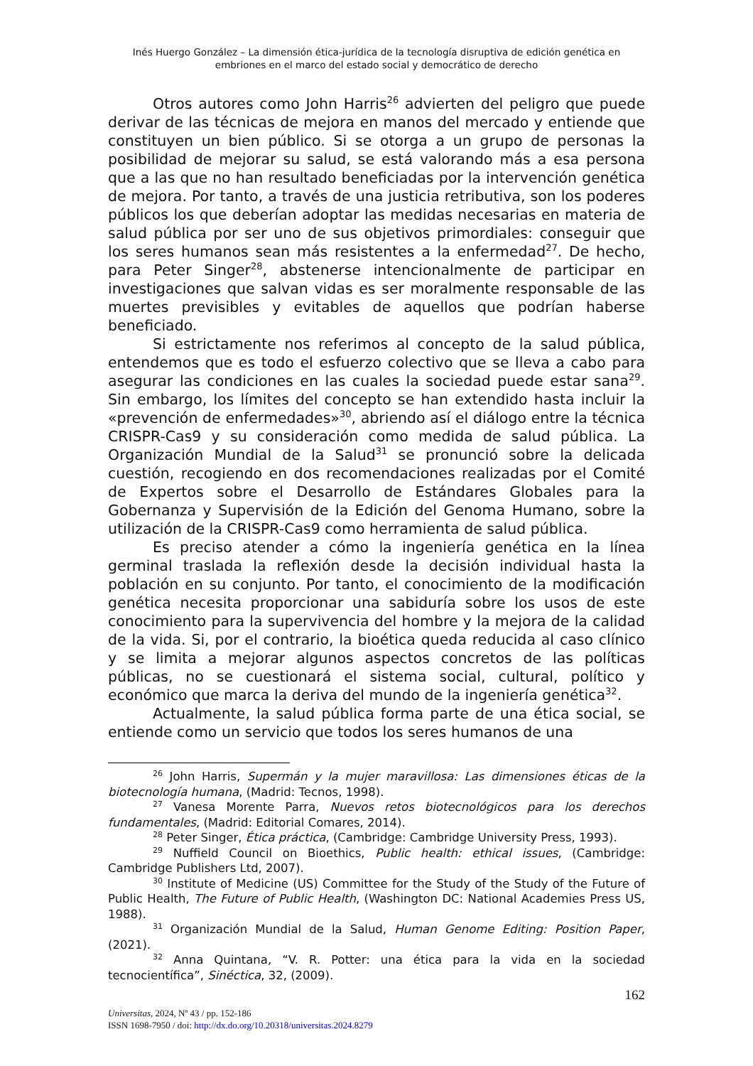Inés Huergo González – La dimensión ética-jurídica de la tecnología disruptiva de edición genética en embriones en el marco del estado social y democrático de derecho
Otros autores como John Harris<sup>26</sup> advierten del peligro que puede derivar de las técnicas de mejora en manos del mercado y entiende que constituyen un bien público. Si se otorga a un grupo de personas la posibilidad de mejorar su salud, se está valorando más a esa persona que a las que no han resultado beneficiadas por la intervención genética de mejora. Por tanto, a través de una justicia retributiva, son los poderes públicos los que deberían adoptar las medidas necesarias en materia de salud pública por ser uno de sus objetivos primordiales: conseguir que los seres humanos sean más resistentes a la enfermedad<sup>27</sup>. De hecho, para Peter Singer<sup>28</sup>, abstenerse intencionalmente de participar en investigaciones que salvan vidas es ser moralmente responsable de las muertes previsibles y evitables de aquellos que podrían haberse beneficiado.
Si estrictamente nos referimos al concepto de la salud pública, entendemos que es todo el esfuerzo colectivo que se lleva a cabo para asegurar las condiciones en las cuales la sociedad puede estar sana<sup>29</sup>. Sin embargo, los límites del concepto se han extendido hasta incluir la «prevención de enfermedades»<sup>30</sup>, abriendo así el diálogo entre la técnica CRISPR-Cas9 y su consideración como medida de salud pública. La Organización Mundial de la Salud<sup>31</sup> se pronunció sobre la delicada cuestión, recogiendo en dos recomendaciones realizadas por el Comité de Expertos sobre el Desarrollo de Estándares Globales para la Gobernanza y Supervisión de la Edición del Genoma Humano, sobre la utilización de la CRISPR-Cas9 como herramienta de salud pública.
Es preciso atender a cómo la ingeniería genética en la línea germinal traslada la reflexión desde la decisión individual hasta la población en su conjunto. Por tanto, el conocimiento de la modificación genética necesita proporcionar una sabiduría sobre los usos de este conocimiento para la supervivencia del hombre y la mejora de la calidad de la vida. Si, por el contrario, la bioética queda reducida al caso clínico y se limita a mejorar algunos aspectos concretos de las políticas públicas, no se cuestionará el sistema social, cultural, político y económico que marca la deriva del mundo de la ingeniería genética<sup>32</sup>.
Actualmente, la salud pública forma parte de una ética social, se entiende como un servicio que todos los seres humanos de una
<sup>26</sup> John Harris, Supermán y la mujer maravillosa: Las dimensiones éticas de la biotecnología humana, (Madrid: Tecnos, 1998).
<sup>27</sup> Vanesa Morente Parra, Nuevos retos biotecnológicos para los derechos fundamentales, (Madrid: Editorial Comares, 2014).
<sup>28</sup> Peter Singer, Ética práctica, (Cambridge: Cambridge University Press, 1993).
<sup>29</sup> Nuffield Council on Bioethics, Public health: ethical issues, (Cambridge: Cambridge Publishers Ltd, 2007).
<sup>30</sup> Institute of Medicine (US) Committee for the Study of the Study of the Future of Public Health, The Future of Public Health, (Washington DC: National Academies Press US, 1988).
<sup>31</sup> Organización Mundial de la Salud, Human Genome Editing: Position Paper, (2021).
<sup>32</sup> Anna Quintana, “V. R. Potter: una ética para la vida en la sociedad tecnocientífica”, Sinéctica, 32, (2009).
162
Universitas, 2024, Nº 43 / pp. 152-186
ISSN 1698-7950 / doi: http://dx.do.org/10.20318/universitas.2024.8279